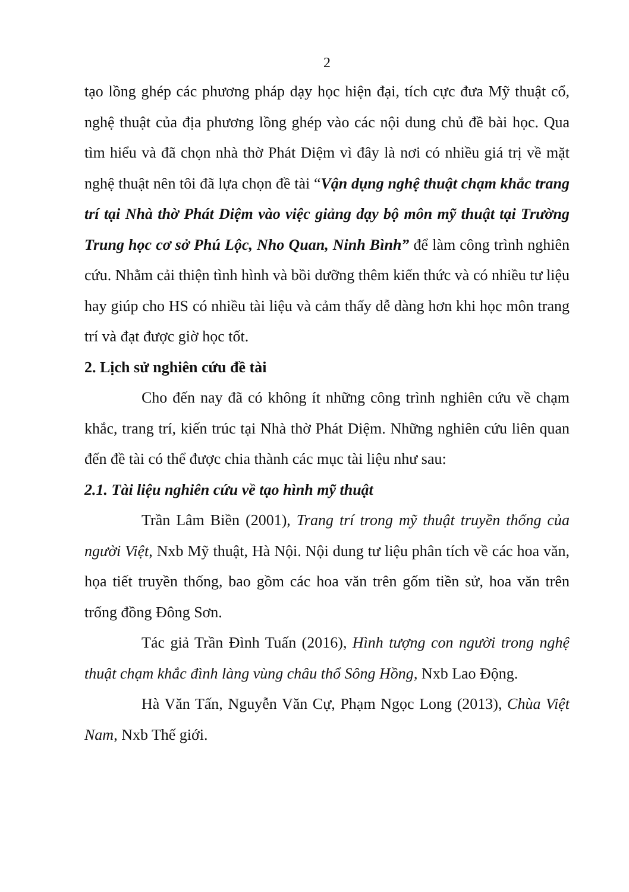2
tạo lồng ghép các phương pháp dạy học hiện đại, tích cực đưa Mỹ thuật cổ, nghệ thuật của địa phương lồng ghép vào các nội dung chủ đề bài học. Qua tìm hiểu và đã chọn nhà thờ Phát Diệm vì đây là nơi có nhiều giá trị về mặt nghệ thuật nên tôi đã lựa chọn đề tài “Vận dụng nghệ thuật chạm khắc trang trí tại Nhà thờ Phát Diệm vào việc giảng dạy bộ môn mỹ thuật tại Trường Trung học cơ sở Phú Lộc, Nho Quan, Ninh Bình” để làm công trình nghiên cứu. Nhằm cải thiện tình hình và bồi dưỡng thêm kiến thức và có nhiều tư liệu hay giúp cho HS có nhiều tài liệu và cảm thấy dễ dàng hơn khi học môn trang trí và đạt được giờ học tốt.
2. Lịch sử nghiên cứu đề tài
Cho đến nay đã có không ít những công trình nghiên cứu về chạm khắc, trang trí, kiến trúc tại Nhà thờ Phát Diệm. Những nghiên cứu liên quan đến đề tài có thể được chia thành các mục tài liệu như sau:
2.1. Tài liệu nghiên cứu về tạo hình mỹ thuật
Trần Lâm Biền (2001), Trang trí trong mỹ thuật truyền thống của người Việt, Nxb Mỹ thuật, Hà Nội. Nội dung tư liệu phân tích về các hoa văn, họa tiết truyền thống, bao gồm các hoa văn trên gốm tiền sử, hoa văn trên trống đồng Đông Sơn.
Tác giả Trần Đình Tuấn (2016), Hình tượng con người trong nghệ thuật chạm khắc đình làng vùng châu thổ Sông Hồng, Nxb Lao Động.
Hà Văn Tấn, Nguyễn Văn Cự, Phạm Ngọc Long (2013), Chùa Việt Nam, Nxb Thế giới.